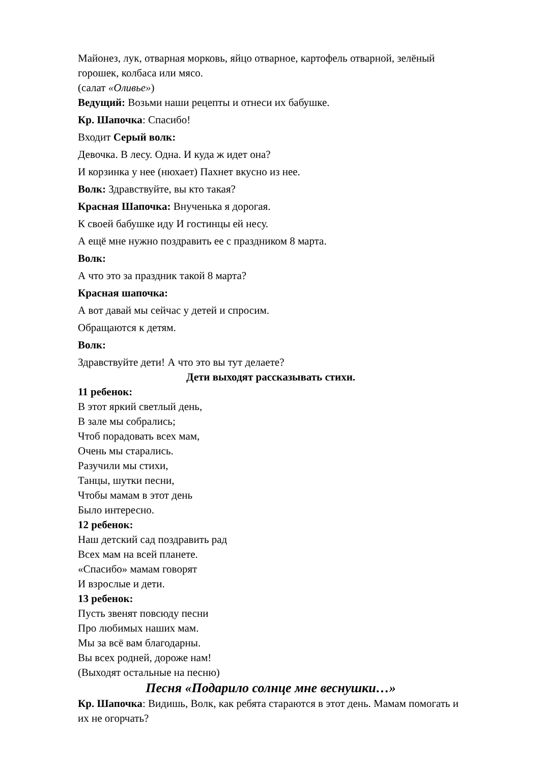Майонез, лук, отварная морковь, яйцо отварное, картофель отварной, зелёный горошек, колбаса или мясо.
(салат «Оливье»)
Ведущий: Возьми наши рецепты и отнеси их бабушке.
Кр. Шапочка: Спасибо!
Входит Серый волк:
Девочка. В лесу. Одна. И куда ж идет она?
И корзинка у нее (нюхает) Пахнет вкусно из нее.
Волк: Здравствуйте, вы кто такая?
Красная Шапочка: Внученька я дорогая.
К своей бабушке иду И гостинцы ей несу.
А ещё мне нужно поздравить ее с праздником 8 марта.
Волк:
А что это за праздник такой 8 марта?
Красная шапочка:
А вот давай мы сейчас у детей и спросим.
Обращаются к детям.
Волк:
Здравствуйте дети! А что это вы тут делаете?
Дети выходят рассказывать стихи.
11 ребенок:
В этот яркий светлый день,
В зале мы собрались;
Чтоб порадовать всех мам,
Очень мы старались.
Разучили мы стихи,
Танцы, шутки песни,
Чтобы мамам в этот день
Было интересно.
12 ребенок:
Наш детский сад поздравить рад
Всех мам на всей планете.
«Спасибо» мамам говорят
И взрослые и дети.
13 ребенок:
Пусть звенят повсюду песни
Про любимых наших мам.
Мы за всё вам благодарны.
Вы всех родней, дороже нам!
(Выходят остальные на песню)
Песня «Подарило солнце мне веснушки…»
Кр. Шапочка: Видишь, Волк, как ребята стараются в этот день. Мамам помогать и их не огорчать?